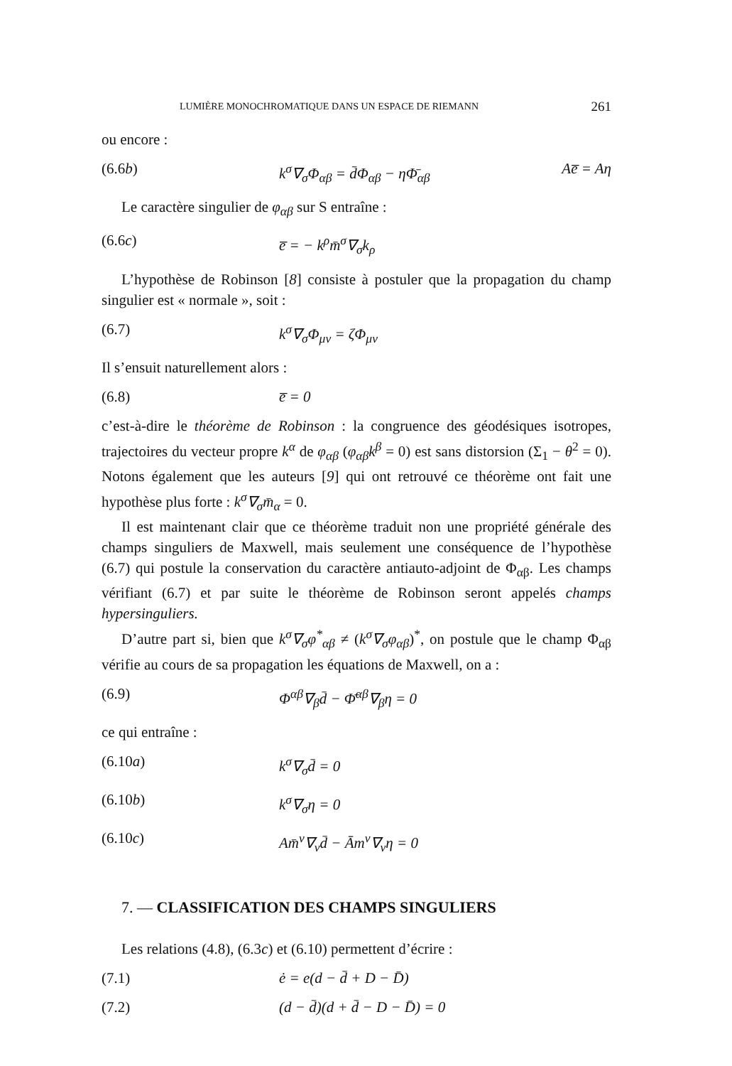LUMIÈRE MONOCHROMATIQUE DANS UN ESPACE DE RIEMANN 261
ou encore :
(6.6b) k<sup>σ</sup>∇<sub>σ</sub>Φ<sub>αβ</sub> = d̄Φ<sub>αβ</sub> − ηΦ̄<sub>αβ</sub> Ae̅ = Aη
Le caractère singulier de φ<sub>αβ</sub> sur S entraîne :
(6.6c) e̅ = − k<sup>ρ</sup>m̄<sup>σ</sup>∇<sub>σ</sub>k<sub>ρ</sub>
L’hypothèse de Robinson [8] consiste à postuler que la propagation du champ singulier est « normale », soit :
(6.7) k<sup>σ</sup>∇<sub>σ</sub>Φ<sub>μν</sub> = ζΦ<sub>μν</sub>
Il s’ensuit naturellement alors :
(6.8) e̅ = 0
c’est-à-dire le théorème de Robinson : la congruence des géodésiques isotropes, trajectoires du vecteur propre k<sup>α</sup> de φ<sub>αβ</sub> (φ<sub>αβ</sub>k<sup>β</sup> = 0) est sans distorsion (Σ<sub>1</sub> − θ<sup>2</sup> = 0). Notons également que les auteurs [9] qui ont retrouvé ce théorème ont fait une hypothèse plus forte : k<sup>σ</sup>∇<sub>σ</sub>m̄<sub>α</sub> = 0.
Il est maintenant clair que ce théorème traduit non une propriété générale des champs singuliers de Maxwell, mais seulement une conséquence de l’hypothèse (6.7) qui postule la conservation du caractère antiauto-adjoint de Φ<sub>αβ</sub>. Les champs vérifiant (6.7) et par suite le théorème de Robinson seront appelés champs hypersinguliers.
D’autre part si, bien que k<sup>σ</sup>∇<sub>σ</sub>φ<sup>*</sup><sub>αβ</sub> ≠ (k<sup>σ</sup>∇<sub>σ</sub>φ<sub>αβ</sub>)<sup>*</sup>, on postule que le champ Φ<sub>αβ</sub> vérifie au cours de sa propagation les équations de Maxwell, on a :
(6.9) Φ<sup>αβ</sup>∇<sub>β</sub>d̄ − Φ̄<sup>αβ</sup>∇<sub>β</sub>η = 0
ce qui entraîne :
(6.10a) k<sup>σ</sup>∇<sub>σ</sub>d̄ = 0
(6.10b) k<sup>σ</sup>∇<sub>σ</sub>η = 0
(6.10c) Am̄<sup>ν</sup>∇<sub>ν</sub>d̄ − Ām<sup>ν</sup>∇<sub>ν</sub>η = 0
7. — CLASSIFICATION DES CHAMPS SINGULIERS
Les relations (4.8), (6.3c) et (6.10) permettent d’écrire :
(7.1) ė = e(d − d̄ + D − D̄)
(7.2) (d − d̄)(d + d̄ − D − D̄) = 0